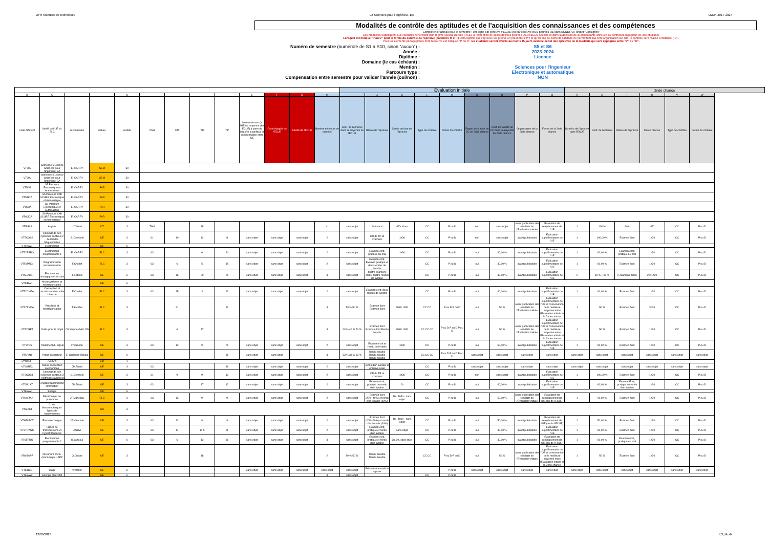UFR Sciences et Techniques L3 Sciences pour l'Ingénieur, EA LMD4 2017-2024
Modalités de contrôle des aptitudes et de l'acquisition des connaissances et des compétences
Compléter le tableau pour le semestre : une ligne par épreuve d'ECUE (ou par épreuve d'UE pour les UE sans ECUE). Cf. onglet "Consignes"
Ces modalités s'appliquent aux étudiants bénéficiant d'un régime spécial d'étude (RSE), à l'exception de celles définies pour les UE et ECUE spécifiées dans la décision de la composante annexée au contrat pédagogique de ces étudiants.
Lorsqu'il est indiqué "P ou D" pour la forme du contrôle de l'épreuve (colonnes M et T), cela signifie que l'épreuve est prévue en présentiel ("P") et qu'en cas de contexte sanitaire ne permettant pas sont organisation sur site, le contrôle sera réalisé à distance ("D").
Pour les éléments pédagogiques dont l'épreuve est indiquée "P ou D", les étudiants seront avertis au moins 15 jours avant le début des épreuves de la modalité qui sera appliquée entre "P" ou "D".
Numéro de semestre (numéroté de S1 à S10, sinon "aucun") :
S5 et S6
Année :
2023-2024
Diplôme :
Licence
Domaine (le cas échéant) :
Mention :
Sciences pour l'ingenieur
Parcours type :
Electronique et automatique
Compensation entre semestre pour valider l'année (oui/non) :
NON
| | | | | | | | | | | | | | Evaluation initiale | | | | | | | | | 2nde chance | | | | | |
| --- | --- | --- | --- | --- | --- | --- | --- | --- | --- | --- | --- | --- | --- | --- | --- | --- | --- | --- | --- | --- | --- | --- | --- | --- | --- | --- | --- |
| B | C | | | D | | | | | E | F | G | H | I | J | K | L | M | N | O | P | Q | R | S | T | U | V | W |
| code élément | libellé de l'UE ou ELC | responsable | nature | crédits | CNU | CM | TD | TP | Note minimum (à l'UE ou moyenne des ECUE) à partir de laquelle s'applique la compensation entre UE | Code Apogée de l'ECUE | Libellé de l'ECUE | Nombre minimum de contrôle | Coef. de l'épreuve dans la moyenne de l'ECUE | Nature de l'épreuve | Durée précise de l'épreuve | Type de contrôle | Forme du contrôle | Report de la note de CC en 2nde chance | Coef. de la note de CC dans la moyenne de 2nde chance | Organisation de la 2nde chance | Forme de la 2nde chance | Numéro de l'épreuve dans l'ECUE | Coef. de l'épreuve | Nature de l'épreuve | Durée précise | Type de contrôle | Forme du contrôle |
| VT5IA | Semestre 5 Licence Sciences pour l'ingénieur, EA | É. CARRY | SEM | 30 | | | | | | | | | | | | | | | | | | | | | | | |
| VT6IA | Semestre 6 Licence Sciences pour l'ingénieur, EA | É. CARRY | SEM | 30 | | | | | | | | | | | | | | | | | | | | | | | |
| VT50IA | S5 Parcours Électronique et Automatique | É. CARRY | PAR | 30 | | | | | | | | | | | | | | | | | | | | | | | |
| VT51ICA | S5 Parcours CMI SCUBE Électronique et Automatique | É. CARRY | PAR | 30 | | | | | | | | | | | | | | | | | | | | | | | |
| VT60IA | S6 Parcours Électronique et Automatique | É. CARRY | PAR | 30 | | | | | | | | | | | | | | | | | | | | | | | |
| VT60ICA | S6 Parcours CMI SCUBE Électronique et Automatique | É. CARRY | PAR | 30 | | | | | | | | | | | | | | | | | | | | | | | |
| VT5IBLA | Anglais | J.Yelbert | UT | 3 | TAN | | 18 | | | | | >1 | sans objet | écrit+oral | 45'+10mn | CC | P ou D | non | sans objet | avant publication des résultats de l'Évaluation initiale | Evaluation de remplacement de l'UE | 1 | 100 % | écrit | 45' | CC | P ou D |
| VT5COS2 | Commande des systèmes continus 2 - Méthodes fréquencielles | S. Dembélé | UE | 3 | 61 | 10 | 12 | 8 | sans objet | sans objet | sans objet | 2 | sans objet | CR de TP et examens | 1h30 | CC | P ou D | non | sans objet | avant publication | Évaluation supplémentaire de l'UE | 1 | 100,00 % | Examen écrit | 1h30 | CC | P ou D |
| VT5IAW1 | Électronique | | UE | 6 | | | | | | | | | | | | | | | | | | | | | | | |
| VT5YEPRG | Électronique programmable 1 | É. CARRY | ELC | 3 | 63 | | 6 | 24 | sans objet | sans objet | sans objet | 2 | sans objet | Examen écrit, pratique ou oral | 1h30 | CC | P ou D | oui | 40,00 % | avant publication | Évaluation supplémentaire de l'UE | 1 | 60,00 % | Examen écrit, pratique ou oral | 1h30 | CC | P ou D |
| VT5YPRGI | Programmation instrumentation | F.Chollet | ELC | 3 | 63 | 6 | 5 | 15 | sans objet | sans objet | sans objet | 2 | sans objet | Examen écrit, Examen pratique et deux rendus de livrable | | CC | P ou D | oui | 40,00 % | avant publication | Évaluation supplémentaire de l'UE | 1 | 60,00 % | Examen écrit | 1h20 | CC | P ou D |
| VT5EACIR | Électronique analogique et circuits | T. Leblois | UE | 6 | 63 | 16 | 20 | 21 | sans objet | sans objet | sans objet | 3 | sans objet | quatre examens écrits, quatre rendus de livrable | | CC | P ou D | oui | 40,00 % | avant publication | Évaluation supplémentaire de l'UE | 2 | 30 % + 30 % | 2 examens écrits | 2 x 1h20 | CC | P ou D |
| VT5IBW1 | Microsystèmes et microfabrication | | UE | 6 | | | | | | | | | | | | | | | | | | | | | | | |
| VT5YCMFA | Conception et microfabrication salle blanche | F.Chollet | ELC | 3 | 63 | 15 | 3 | 12 | sans objet | sans objet | sans objet | 2 | sans objet | Examen écrit, deux rendus de livrable | | CC | P ou D | oui | 40,00 % | avant publication | Évaluation supplémentaire de l'UE | 1 | 60,00 % | Examen écrit | 1h20 | CC | P ou D |
| VT5YPMFA | Procédés et microfabrication | T.Barrière | ELC | 3 | | 21 | | 12 | | | | 3 | 50 % 50 % | Examen écrit Examen écrit | 1h30 1h30 | CC CC | P ou D P ou D | oui | 50 % | avant publication des résultats de l'Évaluation initiale | Évaluation supplémentaire de l'UE et conservation de la meilleure moyenne entre l'Évaluation initiale et la 2nde chance | 1 | 50 % | Examen écrit | 3h00 | CC | P ou D |
| VT5YIBPJ | Outils pour le projet | Christophe GALLON | ELC | 3 | | 6 | 17 | | | | | 3 | 40 % 40 % 20 % | Examen écrit Examen écrit Rendu livrable | 1h30 1h30 | CC CC CC | P ou D P ou D P ou D | oui | 50 % | avant publication des résultats de l'Évaluation initiale | Évaluation supplémentaire de l'UE et conservation de la meilleure moyenne entre l'Évaluation initiale et la 2nde chance | 1 | 50 % | Examen écrit | 1h30 | CC | P ou D |
| VT5TDS | Traitement du signal | F.Vernotte | UE | 3 | 63 | 12 | 9 | 9 | sans objet | sans objet | sans objet | 2 | sans objet | Examen écrit et rendu de livrable | 1h30 | CC | P ou D | oui | 50,00 % | avant publication | Évaluation supplémentaire de l'UE | 1 | 50,00 % | Examen écrit | 1h30 | CC | P ou D |
| VT5PINT | Projet intégrateur | É. Sadoulet-Reboul | UE | 6 | | | | 36 | sans objet | sans objet | | 3 | 33 % 33 % 33 % | Rendu livrable Rendu livrable Rendu livrable | | CC CC CC | P ou D P ou D P ou D | sans objet | sans objet | sans objet | sans objet | sans objet | sans objet | sans objet | sans objet | sans objet | sans objet |
| VT5ESE1 | OSEC5 | | UE | 3 | | | | | | | | | | | | | | | | | | | | | | | |
| VT6ATEC | Atelier conception électronique | JM.Friedt | UE | 3 | 63 | | | 36 | sans objet | sans objet | sans objet | 2 | sans objet | rendu d'un livrable et épreuve orale | | CC | P ou D | sans objet | sans objet | sans objet | sans objet | sans objet | sans objet | sans objet | sans objet | sans objet | sans objet |
| VT6COS3 | Commande des systèmes continus 3 - Méthodes avancées | S. Dembélé | UE | 3 | 61 | 9 | 9 | 12 | sans objet | sans objet | sans objet | 2 | sans objet | CR de TP et examens | 1h30 | CC | P ou D | non | sans objet | avant publication | Évaluation supplémentaire de l'UE | 1 | 100,00 % | Examen écrit | 1h30 | CC | P ou D |
| VT6IALAT | Anglais transmission information | JM.Friedt | UE | 3 | 63 | | 17 | 12 | sans objet | sans objet | sans objet | 2 | sans objet | Examen écrit, pratique ou rendu d'un livrable | 2h | CC | P ou D | oui | 40,00 % | avant publication | Évaluation supplémentaire de l'UE | 1 | 60,00 % | Examen Écrit, pratique ou rendu d'un livrable | 1h30 | CC | P ou D |
| VT6IAW1 | Énergie | | UE | 6 | | | | | | | | | | | | | | | | | | | | | | | |
| VT6YEPUI | Électronique de puissance | JF.Manceau | ELC | 3 | 63 | 12 | 9 | 9 | sans objet | sans objet | sans objet | 2 | sans objet | Examen écrit (20%+40%) et rendu d'un livrable (40%) | 1h - 1h30 - sans objet | CC | P ou D | oui | 50,00 % | avant publication des résultats de l'Évaluation initiale | Évaluation de remplacement de l'UE (ou de l'ECUE) | 1 | 50,00 % | Examen écrit | 1h30 | CC | P ou D |
| VT6IAK1 | Choix électrotechnique / lignes de transmissions | | GU | 3 | | | | | | | | | | | | | | | | | | | | | | | |
| VT6ELECT | Électrotechnique | JF.Manceau | UE | 3 | 63 | 12 | 9 | 9 | sans objet | sans objet | sans objet | 2 | sans objet | Examen écrit (20%+40%) et rendu d'un livrable (40%) | 1h - 1h30 - sans objet | CC | P ou D | oui | 50,00 % | avant publication | Évaluation de remplacement de l'UE (ou de l'ECUE) | 1 | 50,00 % | Examen écrit | 1h30 | CC | P ou D |
| VT6TRANS | Lignes de transmissions et hyperfréquences | J.Salvi | UE | 3 | 63 | 11 | 10,5 | 8 | sans objet | sans objet | sans objet | 2 | sans objet | Examen écrit, pratique et rendu d'un livrable | sans objet | CC | P ou D | oui | 40,00 % | avant publication | Évaluation supplémentaire de l'UE | 1 | 60,00 % | Examen écrit | 1h30 | CC | P ou D |
| VT6EPRG | Électronique programmable 2 | R.Yahaoui | UE | 6 | 63 | 6 | 12 | 36 | sans objet | sans objet | sans objet | 3 | sans objet | Examen écrit, pratique et rendu d'un livrable | 2h, 2h, sans objet | CC | P ou D | oui | 40,00 % | avant publication | Évaluation de remplacement de l'UE (ou de l'ECUE) | 1 | 60,00 % | Examen écrit, pratique ou oral | 1h30 | CC | P ou D |
| VT6IBAPP | Ouverture socio-économique - APP | G.Dupuis | UE | 3 | | | 18 | | | | | 2 | 50 % 50 % | Rendu livrable Rendu livrable | | CC CC | P ou D P ou D | oui | 50 % | avant publication des résultats de l'Évaluation initiale | Évaluation supplémentaire de l'UE et conservation de la meilleure moyenne entre l'Évaluation initiale et la 2nde chance | 1 | 50 % | Examen écrit | 1h30 | CC | P ou D |
| VT6IBSG | Stage | V.Walter | UE | 6 | | | | | sans objet | sans objet | sans objet | sans objet | sans objet | Présentation orale et rapport | | | P ou D | sans objet | sans objet | sans objet | sans objet | sans objet | sans objet | sans objet | sans objet | sans objet | sans objet |
| VT6IAW2 | Énergie pour CMI | | UE | 6 | | | | | | | | 3 | sans objet | | | CC | P ou D | | | | | | | | | | |
12/06/2023 L3_IA.xls